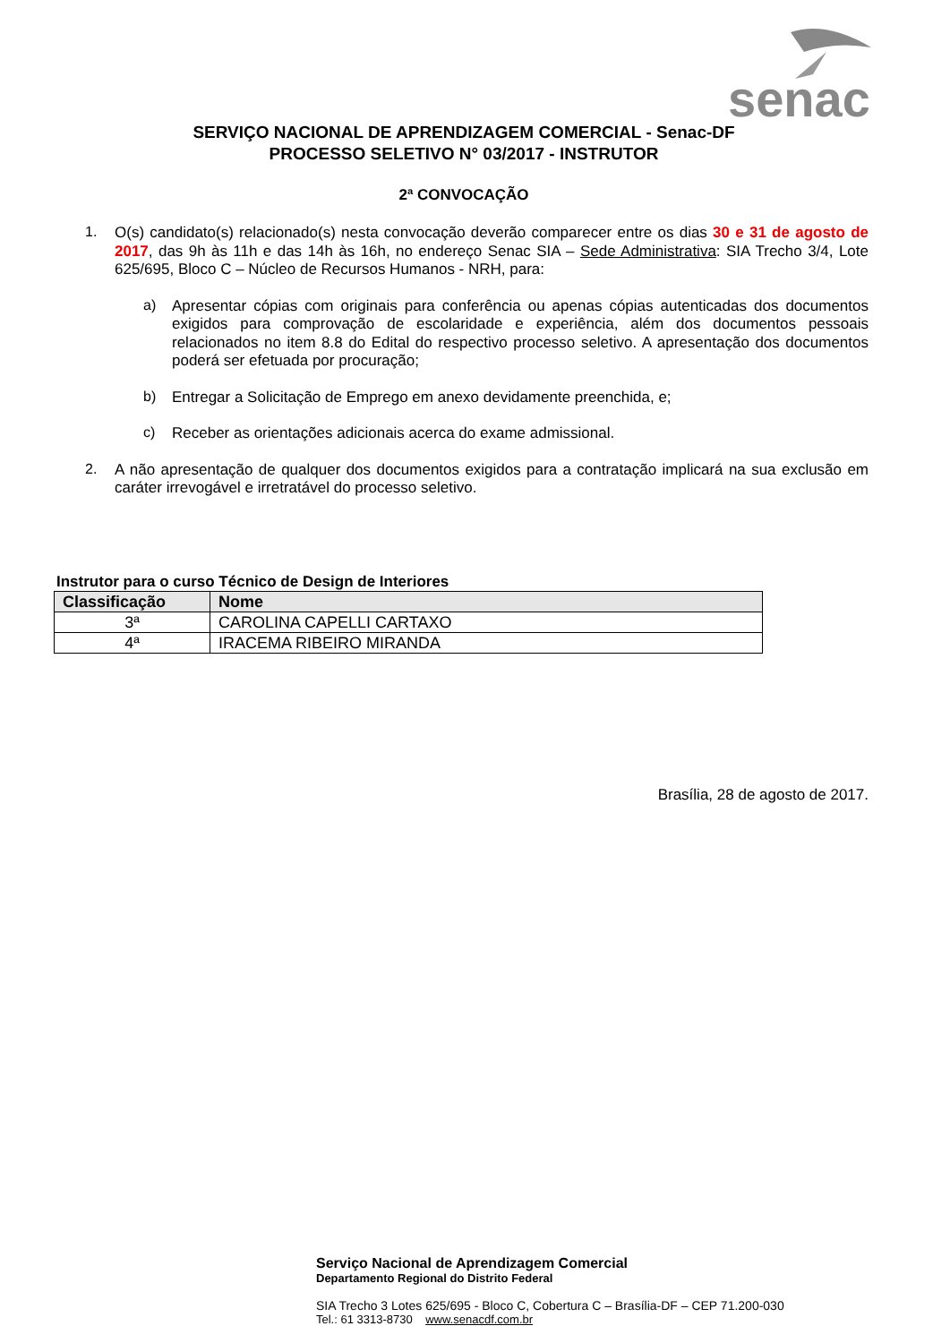senac
SERVIÇO NACIONAL DE APRENDIZAGEM COMERCIAL - Senac-DF
PROCESSO SELETIVO N° 03/2017 - INSTRUTOR
2ª CONVOCAÇÃO
1.
O(s) candidato(s) relacionado(s) nesta convocação deverão comparecer entre os dias 30 e 31 de agosto de 2017, das 9h às 11h e das 14h às 16h, no endereço Senac SIA – Sede Administrativa: SIA Trecho 3/4, Lote 625/695, Bloco C – Núcleo de Recursos Humanos - NRH, para:
a)
Apresentar cópias com originais para conferência ou apenas cópias autenticadas dos documentos exigidos para comprovação de escolaridade e experiência, além dos documentos pessoais relacionados no item 8.8 do Edital do respectivo processo seletivo. A apresentação dos documentos poderá ser efetuada por procuração;
b)
Entregar a Solicitação de Emprego em anexo devidamente preenchida, e;
c)
Receber as orientações adicionais acerca do exame admissional.
2.
A não apresentação de qualquer dos documentos exigidos para a contratação implicará na sua exclusão em caráter irrevogável e irretratável do processo seletivo.
Instrutor para o curso Técnico de Design de Interiores
| Classificação | Nome |
| --- | --- |
| 3ª | CAROLINA CAPELLI CARTAXO |
| 4ª | IRACEMA RIBEIRO MIRANDA |
Brasília, 28 de agosto de 2017.
Serviço Nacional de Aprendizagem Comercial
Departamento Regional do Distrito Federal
SIA Trecho 3 Lotes 625/695 - Bloco C, Cobertura C – Brasília-DF – CEP 71.200-030
Tel.: 61 3313-8730 www.senacdf.com.br